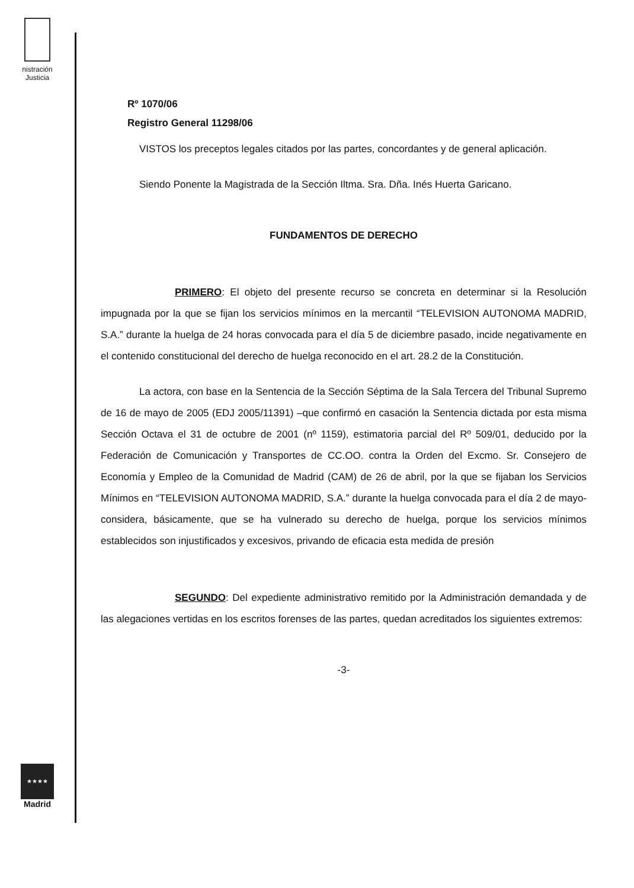nistración
Justicia
★★★★
Madrid
Rº 1070/06
Registro General 11298/06
VISTOS los preceptos legales citados por las partes, concordantes y de general aplicación.
Siendo Ponente la Magistrada de la Sección Iltma. Sra. Dña. Inés Huerta Garicano.
FUNDAMENTOS DE DERECHO
PRIMERO: El objeto del presente recurso se concreta en determinar si la Resolución impugnada por la que se fijan los servicios mínimos en la mercantil “TELEVISION AUTONOMA MADRID, S.A.” durante la huelga de 24 horas convocada para el día 5 de diciembre pasado, incide negativamente en el contenido constitucional del derecho de huelga reconocido en el art. 28.2 de la Constitución.
La actora, con base en la Sentencia de la Sección Séptima de la Sala Tercera del Tribunal Supremo de 16 de mayo de 2005 (EDJ 2005/11391) –que confirmó en casación la Sentencia dictada por esta misma Sección Octava el 31 de octubre de 2001 (nº 1159), estimatoria parcial del Rº 509/01, deducido por la Federación de Comunicación y Transportes de CC.OO. contra la Orden del Excmo. Sr. Consejero de Economía y Empleo de la Comunidad de Madrid (CAM) de 26 de abril, por la que se fijaban los Servicios Mínimos en “TELEVISION AUTONOMA MADRID, S.A.” durante la huelga convocada para el día 2 de mayo- considera, básicamente, que se ha vulnerado su derecho de huelga, porque los servicios mínimos establecidos son injustificados y excesivos, privando de eficacia esta medida de presión
SEGUNDO: Del expediente administrativo remitido por la Administración demandada y de las alegaciones vertidas en los escritos forenses de las partes, quedan acreditados los siguientes extremos:
-3-